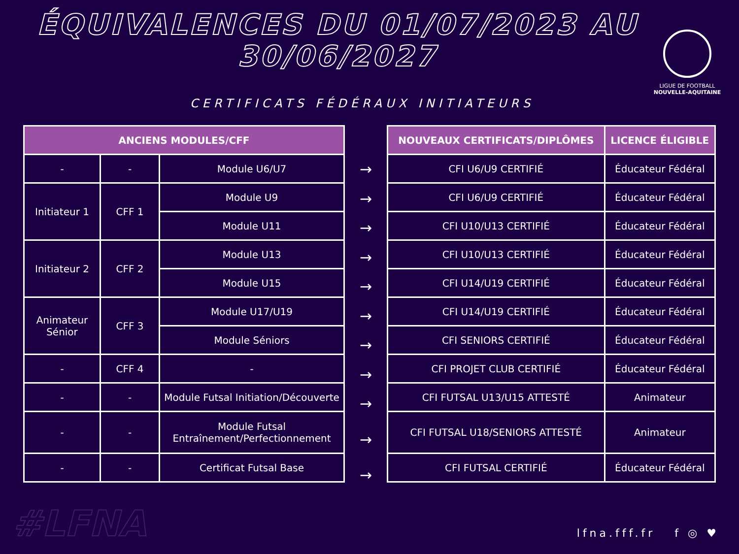ÉQUIVALENCES DU 01/07/2023 AU
30/06/2027
CERTIFICATS FÉDÉRAUX INITIATEURS
LIGUE DE FOOTBALL
NOUVELLE-AQUITAINE
| ANCIENS MODULES/CFF | | |
| --- | --- | --- |
| - | - | Module U6/U7 |
| Initiateur 1 | CFF 1 | Module U9 |
| | | Module U11 |
| Initiateur 2 | CFF 2 | Module U13 |
| | | Module U15 |
| Animateur Sénior | CFF 3 | Module U17/U19 |
| | | Module Séniors |
| - | CFF 4 | - |
| - | - | Module Futsal Initiation/Découverte |
| - | - | Module Futsal Entraînement/Perfectionnement |
| - | - | Certificat Futsal Base |
→
→
→
→
→
→
→
→
→
→
→
| NOUVEAUX CERTIFICATS/DIPLÔMES | LICENCE ÉLIGIBLE |
| --- | --- |
| CFI U6/U9 CERTIFIÉ | Éducateur Fédéral |
| CFI U6/U9 CERTIFIÉ | Éducateur Fédéral |
| CFI U10/U13 CERTIFIÉ | Éducateur Fédéral |
| CFI U10/U13 CERTIFIÉ | Éducateur Fédéral |
| CFI U14/U19 CERTIFIÉ | Éducateur Fédéral |
| CFI U14/U19 CERTIFIÉ | Éducateur Fédéral |
| CFI SENIORS CERTIFIÉ | Éducateur Fédéral |
| CFI PROJET CLUB CERTIFIÉ | Éducateur Fédéral |
| CFI FUTSAL U13/U15 ATTESTÉ | Animateur |
| CFI FUTSAL U18/SENIORS ATTESTÉ | Animateur |
| CFI FUTSAL CERTIFIÉ | Éducateur Fédéral |
#LFNA lfna.fff.fr f ◎ ♥